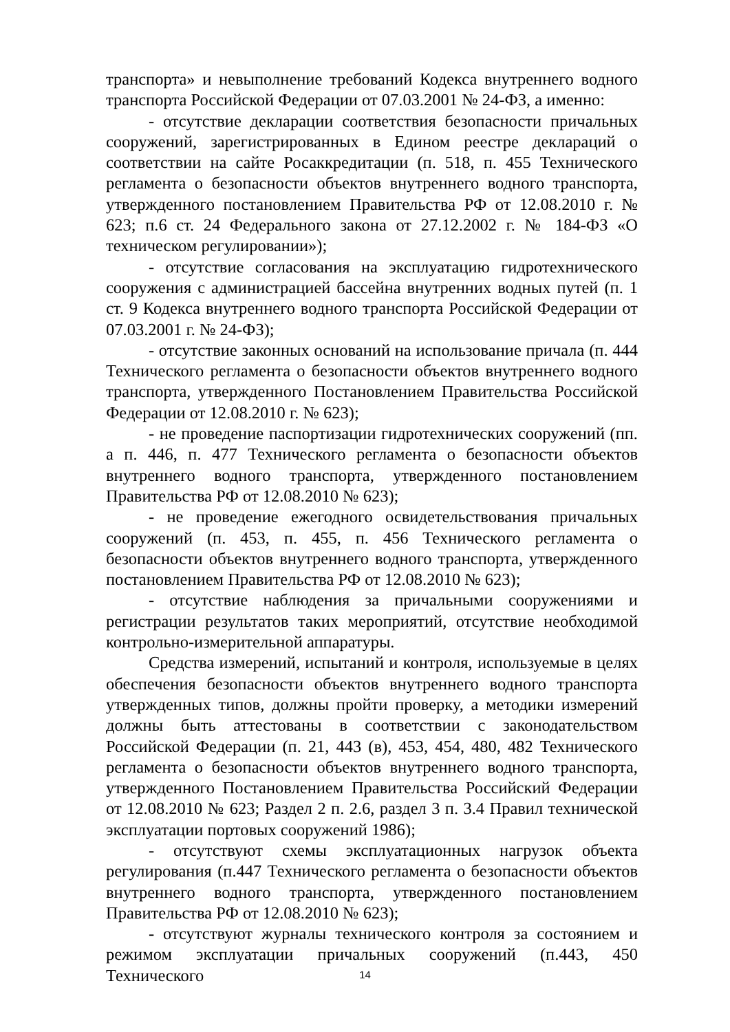транспорта» и невыполнение требований Кодекса внутреннего водного транспорта Российской Федерации от 07.03.2001 № 24-ФЗ, а именно:
- отсутствие декларации соответствия безопасности причальных сооружений, зарегистрированных в Едином реестре деклараций о соответствии на сайте Росаккредитации (п. 518, п. 455 Технического регламента о безопасности объектов внутреннего водного транспорта, утвержденного постановлением Правительства РФ от 12.08.2010 г. № 623; п.6 ст. 24 Федерального закона от 27.12.2002 г. № 184-ФЗ «О техническом регулировании»);
- отсутствие согласования на эксплуатацию гидротехнического сооружения с администрацией бассейна внутренних водных путей (п. 1 ст. 9 Кодекса внутреннего водного транспорта Российской Федерации от 07.03.2001 г. № 24-ФЗ);
- отсутствие законных оснований на использование причала (п. 444 Технического регламента о безопасности объектов внутреннего водного транспорта, утвержденного Постановлением Правительства Российской Федерации от 12.08.2010 г. № 623);
- не проведение паспортизации гидротехнических сооружений (пп. а п. 446, п. 477 Технического регламента о безопасности объектов внутреннего водного транспорта, утвержденного постановлением Правительства РФ от 12.08.2010 № 623);
- не проведение ежегодного освидетельствования причальных сооружений (п. 453, п. 455, п. 456 Технического регламента о безопасности объектов внутреннего водного транспорта, утвержденного постановлением Правительства РФ от 12.08.2010 № 623);
- отсутствие наблюдения за причальными сооружениями и регистрации результатов таких мероприятий, отсутствие необходимой контрольно-измерительной аппаратуры.
Средства измерений, испытаний и контроля, используемые в целях обеспечения безопасности объектов внутреннего водного транспорта утвержденных типов, должны пройти проверку, а методики измерений должны быть аттестованы в соответствии с законодательством Российской Федерации (п. 21, 443 (в), 453, 454, 480, 482 Технического регламента о безопасности объектов внутреннего водного транспорта, утвержденного Постановлением Правительства Российский Федерации от 12.08.2010 № 623; Раздел 2 п. 2.6, раздел 3 п. 3.4 Правил технической эксплуатации портовых сооружений 1986);
- отсутствуют схемы эксплуатационных нагрузок объекта регулирования (п.447 Технического регламента о безопасности объектов внутреннего водного транспорта, утвержденного постановлением Правительства РФ от 12.08.2010 № 623);
- отсутствуют журналы технического контроля за состоянием и режимом эксплуатации причальных сооружений (п.443, 450 Технического
14